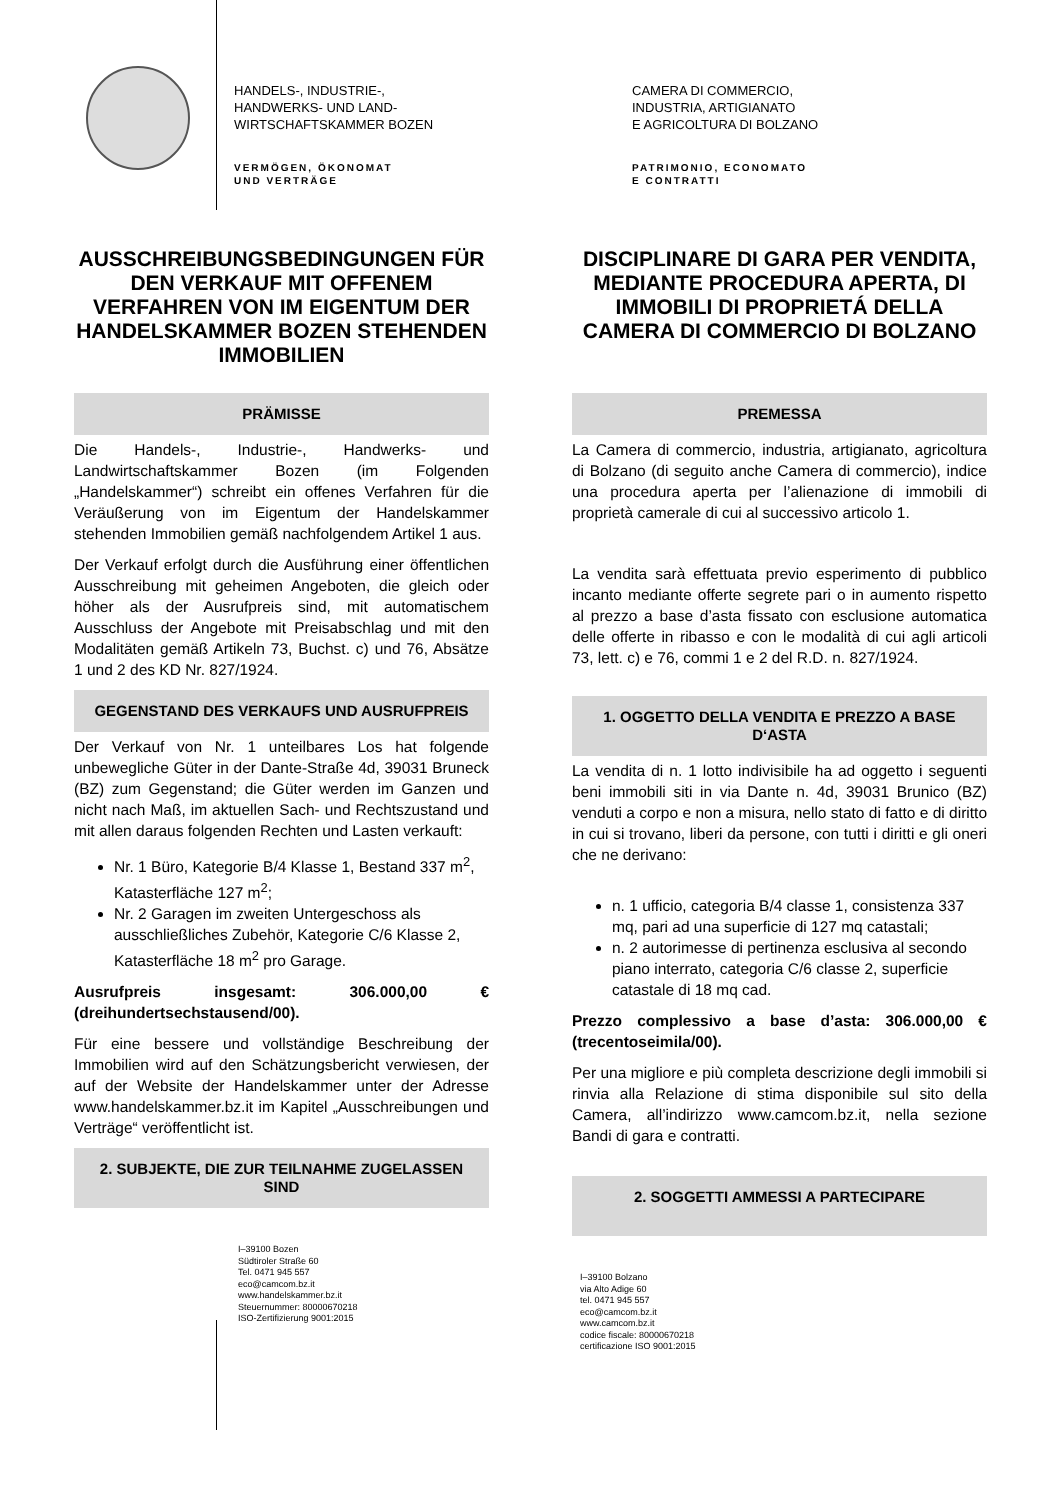HANDELS-, INDUSTRIE-,
HANDWERKS- UND LAND-
WIRTSCHAFTSKAMMER BOZEN
VERMÖGEN, ÖKONOMAT
UND VERTRÄGE
CAMERA DI COMMERCIO,
INDUSTRIA, ARTIGIANATO
E AGRICOLTURA DI BOLZANO
PATRIMONIO, ECONOMATO
E CONTRATTI
AUSSCHREIBUNGSBEDINGUNGEN FÜR DEN VERKAUF MIT OFFENEM VERFAHREN VON IM EIGENTUM DER HANDELSKAMMER BOZEN STEHENDEN IMMOBILIEN
PRÄMISSE
Die Handels-, Industrie-, Handwerks- und Landwirtschaftskammer Bozen (im Folgenden „Handelskammer“) schreibt ein offenes Verfahren für die Veräußerung von im Eigentum der Handelskammer stehenden Immobilien gemäß nachfolgendem Artikel 1 aus.
Der Verkauf erfolgt durch die Ausführung einer öffentlichen Ausschreibung mit geheimen Angeboten, die gleich oder höher als der Ausrufpreis sind, mit automatischem Ausschluss der Angebote mit Preisabschlag und mit den Modalitäten gemäß Artikeln 73, Buchst. c) und 76, Absätze 1 und 2 des KD Nr. 827/1924.
GEGENSTAND DES VERKAUFS UND AUSRUFPREIS
Der Verkauf von Nr. 1 unteilbares Los hat folgende unbewegliche Güter in der Dante-Straße 4d, 39031 Bruneck (BZ) zum Gegenstand; die Güter werden im Ganzen und nicht nach Maß, im aktuellen Sach- und Rechtszustand und mit allen daraus folgenden Rechten und Lasten verkauft:
Nr. 1 Büro, Kategorie B/4 Klasse 1, Bestand 337 m<sup>2</sup>, Katasterfläche 127 m<sup>2</sup>;
Nr. 2 Garagen im zweiten Untergeschoss als ausschließliches Zubehör, Kategorie C/6 Klasse 2, Katasterfläche 18 m<sup>2</sup> pro Garage.
Ausrufpreis insgesamt: 306.000,00 € (dreihundertsechstausend/00).
Für eine bessere und vollständige Beschreibung der Immobilien wird auf den Schätzungsbericht verwiesen, der auf der Website der Handelskammer unter der Adresse www.handelskammer.bz.it im Kapitel „Ausschreibungen und Verträge“ veröffentlicht ist.
2. SUBJEKTE, DIE ZUR TEILNAHME ZUGELASSEN SIND
I–39100 Bozen
Südtiroler Straße 60
Tel. 0471 945 557
eco@camcom.bz.it
www.handelskammer.bz.it
Steuernummer: 80000670218
ISO-Zertifizierung 9001:2015
DISCIPLINARE DI GARA PER VENDITA, MEDIANTE PROCEDURA APERTA, DI IMMOBILI DI PROPRIETÁ DELLA CAMERA DI COMMERCIO DI BOLZANO
PREMESSA
La Camera di commercio, industria, artigianato, agricoltura di Bolzano (di seguito anche Camera di commercio), indice una procedura aperta per l’alienazione di immobili di proprietà camerale di cui al successivo articolo 1.
La vendita sarà effettuata previo esperimento di pubblico incanto mediante offerte segrete pari o in aumento rispetto al prezzo a base d’asta fissato con esclusione automatica delle offerte in ribasso e con le modalità di cui agli articoli 73, lett. c) e 76, commi 1 e 2 del R.D. n. 827/1924.
1. OGGETTO DELLA VENDITA E PREZZO A BASE D‘ASTA
La vendita di n. 1 lotto indivisibile ha ad oggetto i seguenti beni immobili siti in via Dante n. 4d, 39031 Brunico (BZ) venduti a corpo e non a misura, nello stato di fatto e di diritto in cui si trovano, liberi da persone, con tutti i diritti e gli oneri che ne derivano:
n. 1 ufficio, categoria B/4 classe 1, consistenza 337 mq, pari ad una superficie di 127 mq catastali;
n. 2 autorimesse di pertinenza esclusiva al secondo piano interrato, categoria C/6 classe 2, superficie catastale di 18 mq cad.
Prezzo complessivo a base d’asta: 306.000,00 € (trecentoseimila/00).
Per una migliore e più completa descrizione degli immobili si rinvia alla Relazione di stima disponibile sul sito della Camera, all’indirizzo www.camcom.bz.it, nella sezione Bandi di gara e contratti.
2. SOGGETTI AMMESSI A PARTECIPARE
I–39100 Bolzano
via Alto Adige 60
tel. 0471 945 557
eco@camcom.bz.it
www.camcom.bz.it
codice fiscale: 80000670218
certificazione ISO 9001:2015